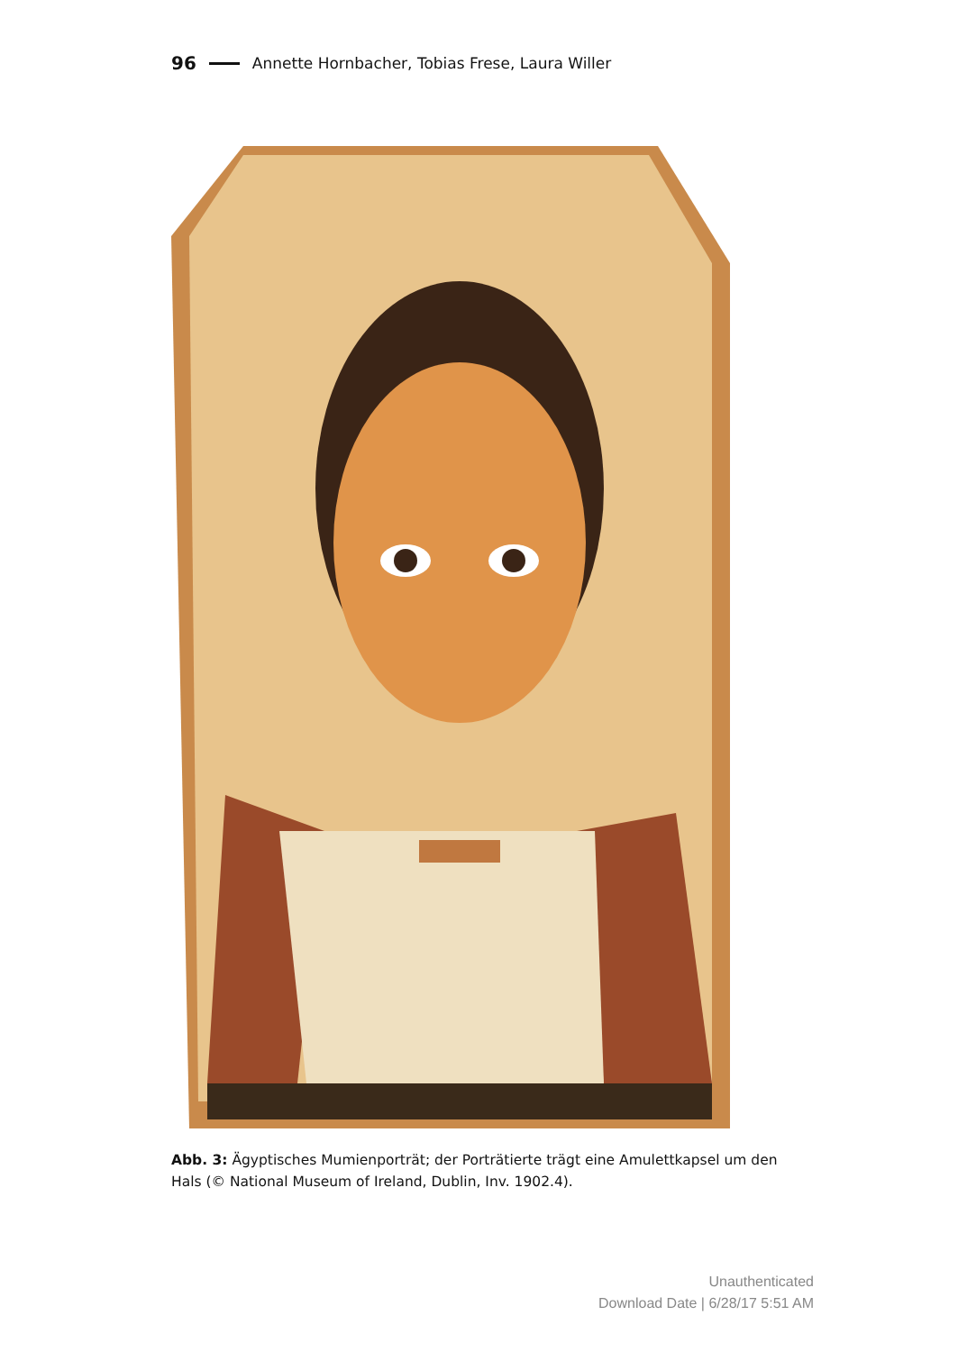96 Annette Hornbacher, Tobias Frese, Laura Willer
Abb. 3: Ägyptisches Mumienporträt; der Porträtierte trägt eine Amulettkapsel um den Hals (© National Museum of Ireland, Dublin, Inv. 1902.4).
Unauthenticated
Download Date | 6/28/17 5:51 AM